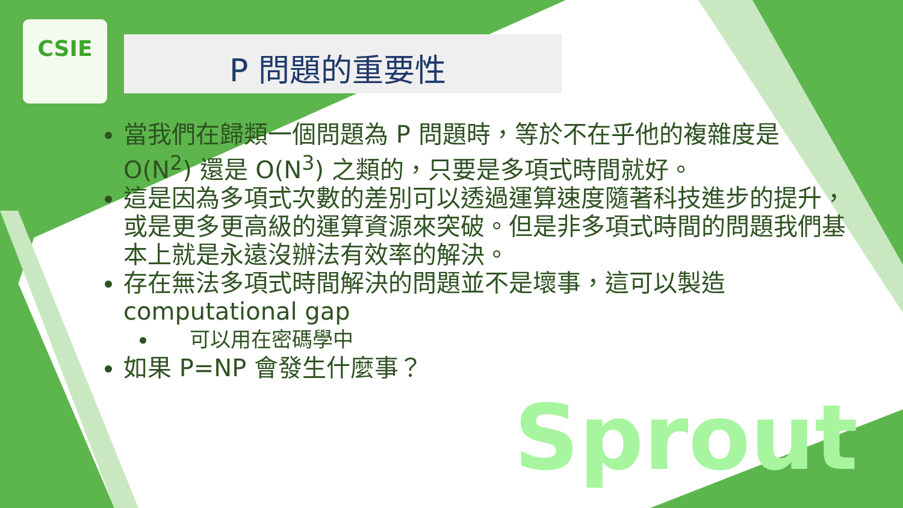CSIE
P 問題的重要性
當我們在歸類一個問題為 P 問題時，等於不在乎他的複雜度是 O(N<sup>2</sup>) 還是 O(N<sup>3</sup>) 之類的，只要是多項式時間就好。
這是因為多項式次數的差別可以透過運算速度隨著科技進步的提升，或是更多更高級的運算資源來突破。但是非多項式時間的問題我們基本上就是永遠沒辦法有效率的解決。
存在無法多項式時間解決的問題並不是壞事，這可以製造 computational gap
可以用在密碼學中
如果 P=NP 會發生什麼事？
Sprout